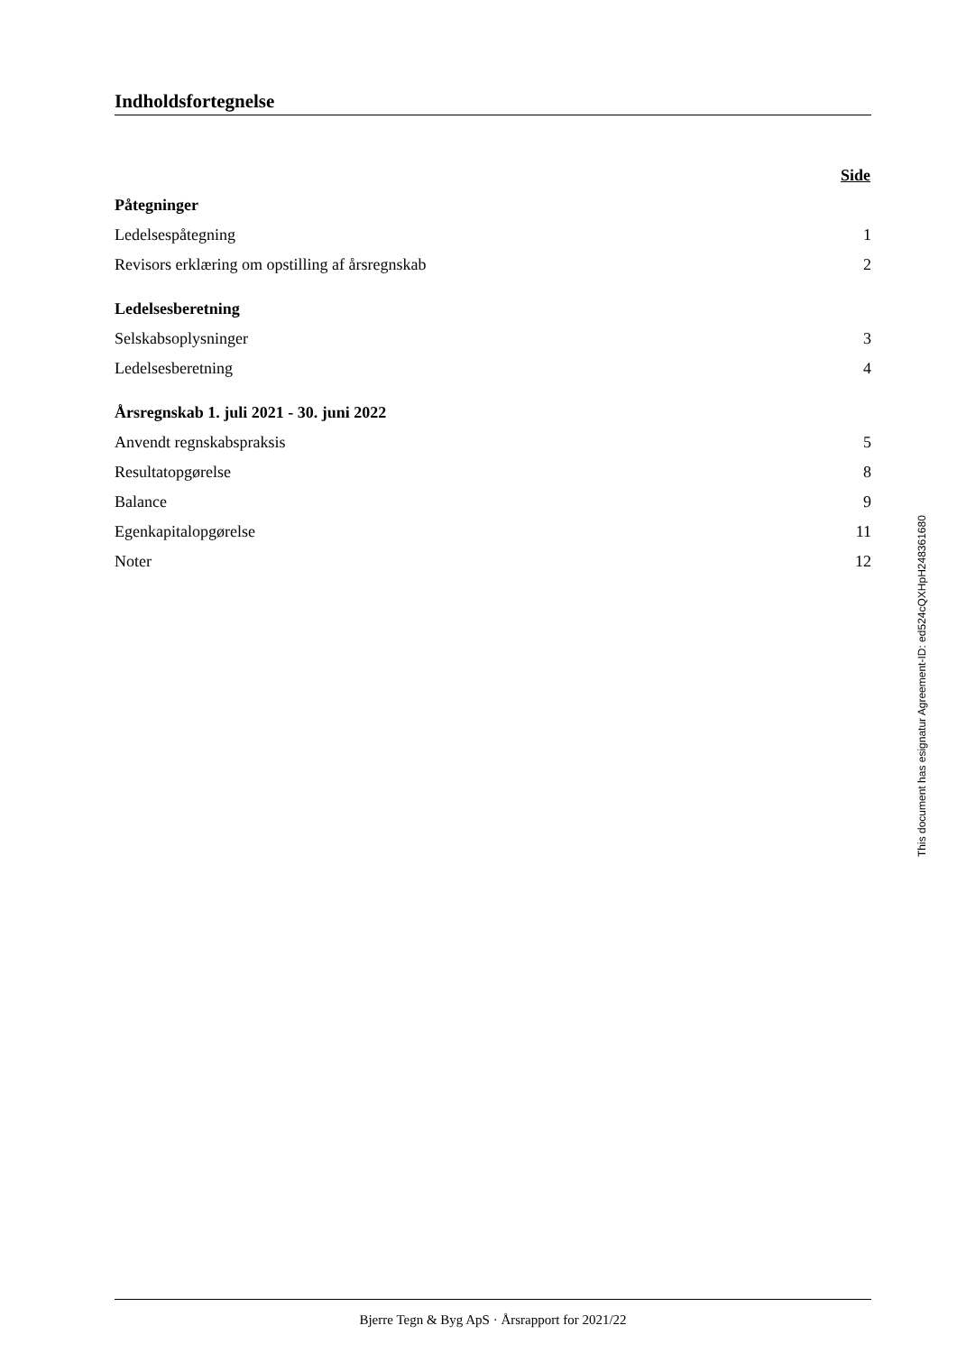Indholdsfortegnelse
| | Side |
| Påtegninger | |
| Ledelsespåtegning | 1 |
| Revisors erklæring om opstilling af årsregnskab | 2 |
| Ledelsesberetning | |
| Selskabsoplysninger | 3 |
| Ledelsesberetning | 4 |
| Årsregnskab 1. juli 2021 - 30. juni 2022 | |
| Anvendt regnskabspraksis | 5 |
| Resultatopgørelse | 8 |
| Balance | 9 |
| Egenkapitalopgørelse | 11 |
| Noter | 12 |
This document has esignatur Agreement-ID: ed524cQXHpH248361680
Bjerre Tegn & Byg ApS · Årsrapport for 2021/22